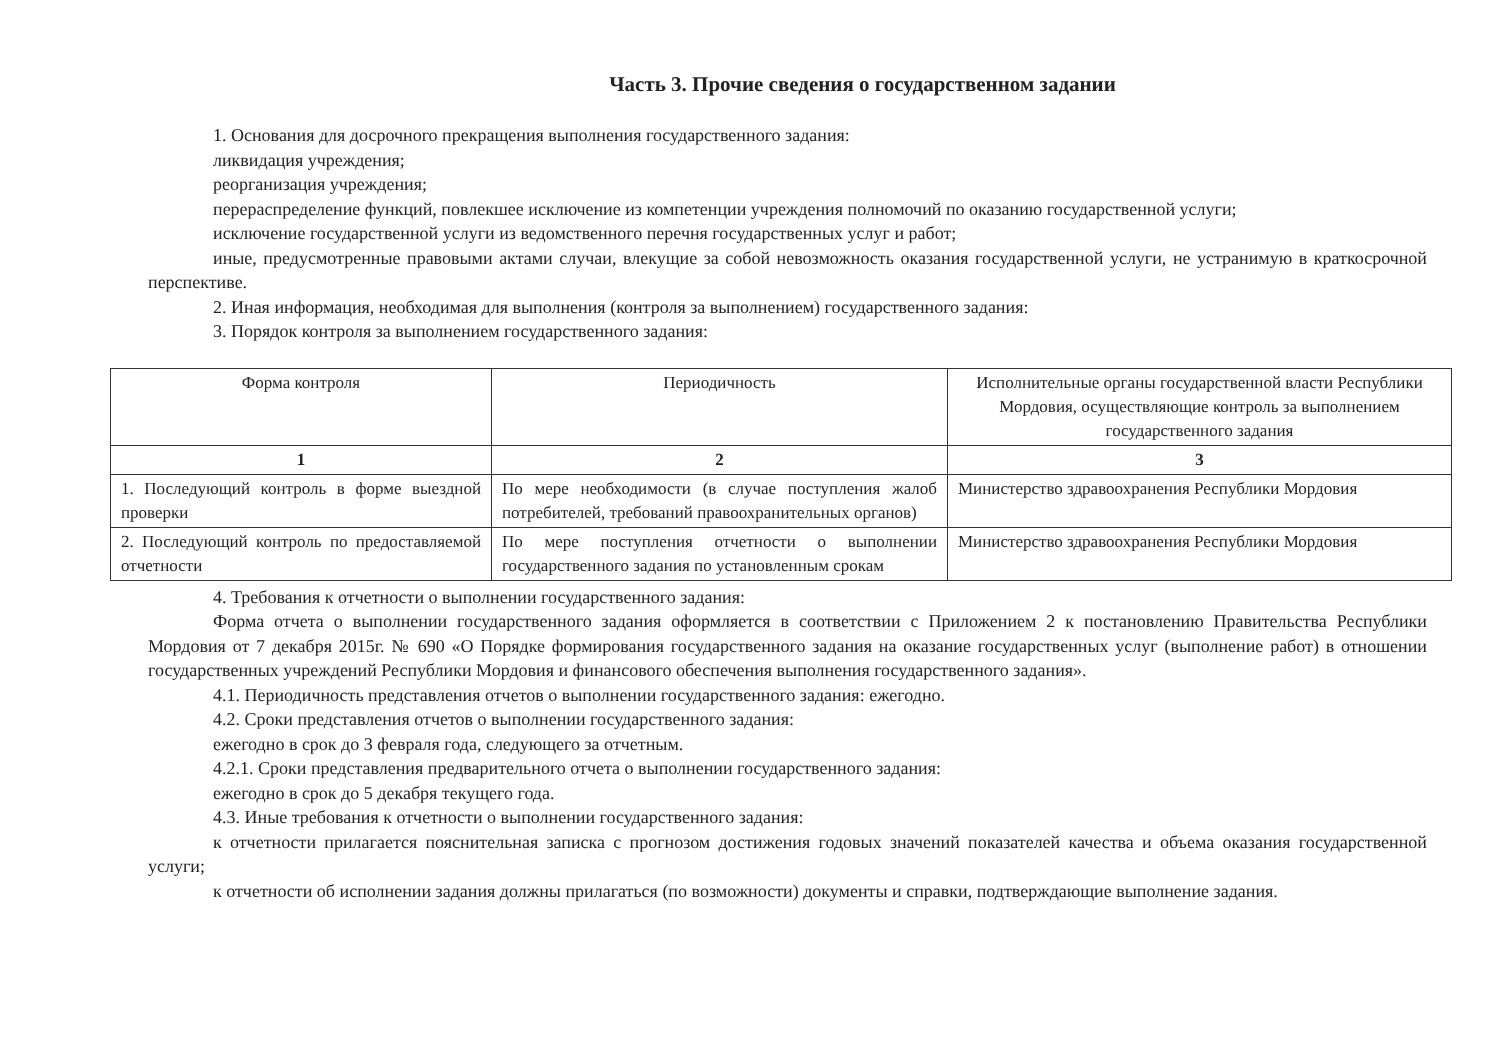Часть 3. Прочие сведения о государственном задании
1. Основания для досрочного прекращения выполнения государственного задания:
ликвидация учреждения;
реорганизация учреждения;
перераспределение функций, повлекшее исключение из компетенции учреждения полномочий по оказанию государственной услуги;
исключение государственной услуги из ведомственного перечня государственных услуг и работ;
иные, предусмотренные правовыми актами случаи, влекущие за собой невозможность оказания государственной услуги, не устранимую в краткосрочной перспективе.
2. Иная информация, необходимая для выполнения (контроля за выполнением) государственного задания:
3. Порядок контроля за выполнением государственного задания:
| Форма контроля | Периодичность | Исполнительные органы государственной власти Республики Мордовия, осуществляющие контроль за выполнением государственного задания |
| --- | --- | --- |
| 1 | 2 | 3 |
| 1. Последующий контроль в форме выездной проверки | По мере необходимости (в случае поступления жалоб потребителей, требований правоохранительных органов) | Министерство здравоохранения Республики Мордовия |
| 2. Последующий контроль по предоставляемой отчетности | По мере поступления отчетности о выполнении государственного задания по установленным срокам | Министерство здравоохранения Республики Мордовия |
4. Требования к отчетности о выполнении государственного задания:
Форма отчета о выполнении государственного задания оформляется в соответствии с Приложением 2 к постановлению Правительства Республики Мордовия от 7 декабря 2015г. № 690 «О Порядке формирования государственного задания на оказание государственных услуг (выполнение работ) в отношении государственных учреждений Республики Мордовия и финансового обеспечения выполнения государственного задания».
4.1. Периодичность представления отчетов о выполнении государственного задания: ежегодно.
4.2. Сроки представления отчетов о выполнении государственного задания:
ежегодно в срок до 3 февраля года, следующего за отчетным.
4.2.1. Сроки представления предварительного отчета о выполнении государственного задания:
ежегодно в срок до 5 декабря текущего года.
4.3. Иные требования к отчетности о выполнении государственного задания:
к отчетности прилагается пояснительная записка с прогнозом достижения годовых значений показателей качества и объема оказания государственной услуги;
к отчетности об исполнении задания должны прилагаться (по возможности) документы и справки, подтверждающие выполнение задания.